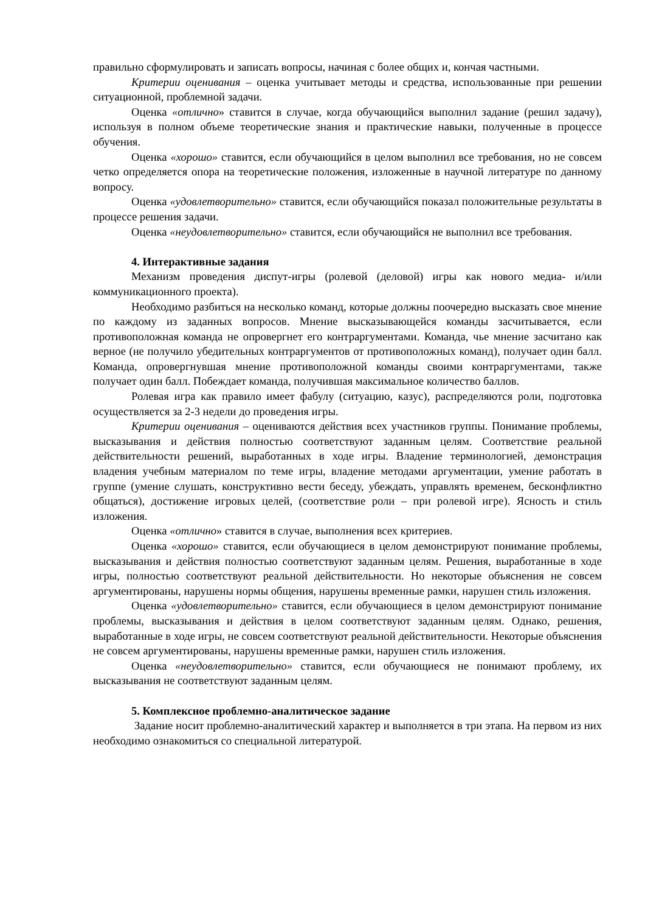правильно сформулировать и записать вопросы, начиная с более общих и, кончая частными.
Критерии оценивания – оценка учитывает методы и средства, использованные при решении ситуационной, проблемной задачи.
Оценка «отлично» ставится в случае, когда обучающийся выполнил задание (решил задачу), используя в полном объеме теоретические знания и практические навыки, полученные в процессе обучения.
Оценка «хорошо» ставится, если обучающийся в целом выполнил все требования, но не совсем четко определяется опора на теоретические положения, изложенные в научной литературе по данному вопросу.
Оценка «удовлетворительно» ставится, если обучающийся показал положительные результаты в процессе решения задачи.
Оценка «неудовлетворительно» ставится, если обучающийся не выполнил все требования.
4. Интерактивные задания
Механизм проведения диспут-игры (ролевой (деловой) игры как нового медиа- и/или коммуникационного проекта).
Необходимо разбиться на несколько команд, которые должны поочередно высказать свое мнение по каждому из заданных вопросов. Мнение высказывающейся команды засчитывается, если противоположная команда не опровергнет его контраргументами. Команда, чье мнение засчитано как верное (не получило убедительных контраргументов от противоположных команд), получает один балл. Команда, опровергнувшая мнение противоположной команды своими контраргументами, также получает один балл. Побеждает команда, получившая максимальное количество баллов.
Ролевая игра как правило имеет фабулу (ситуацию, казус), распределяются роли, подготовка осуществляется за 2-3 недели до проведения игры.
Критерии оценивания – оцениваются действия всех участников группы. Понимание проблемы, высказывания и действия полностью соответствуют заданным целям. Соответствие реальной действительности решений, выработанных в ходе игры. Владение терминологией, демонстрация владения учебным материалом по теме игры, владение методами аргументации, умение работать в группе (умение слушать, конструктивно вести беседу, убеждать, управлять временем, бесконфликтно общаться), достижение игровых целей, (соответствие роли – при ролевой игре). Ясность и стиль изложения.
Оценка «отлично» ставится в случае, выполнения всех критериев.
Оценка «хорошо» ставится, если обучающиеся в целом демонстрируют понимание проблемы, высказывания и действия полностью соответствуют заданным целям. Решения, выработанные в ходе игры, полностью соответствуют реальной действительности. Но некоторые объяснения не совсем аргументированы, нарушены нормы общения, нарушены временные рамки, нарушен стиль изложения.
Оценка «удовлетворительно» ставится, если обучающиеся в целом демонстрируют понимание проблемы, высказывания и действия в целом соответствуют заданным целям. Однако, решения, выработанные в ходе игры, не совсем соответствуют реальной действительности. Некоторые объяснения не совсем аргументированы, нарушены временные рамки, нарушен стиль изложения.
Оценка «неудовлетворительно» ставится, если обучающиеся не понимают проблему, их высказывания не соответствуют заданным целям.
5. Комплексное проблемно-аналитическое задание
Задание носит проблемно-аналитический характер и выполняется в три этапа. На первом из них необходимо ознакомиться со специальной литературой.